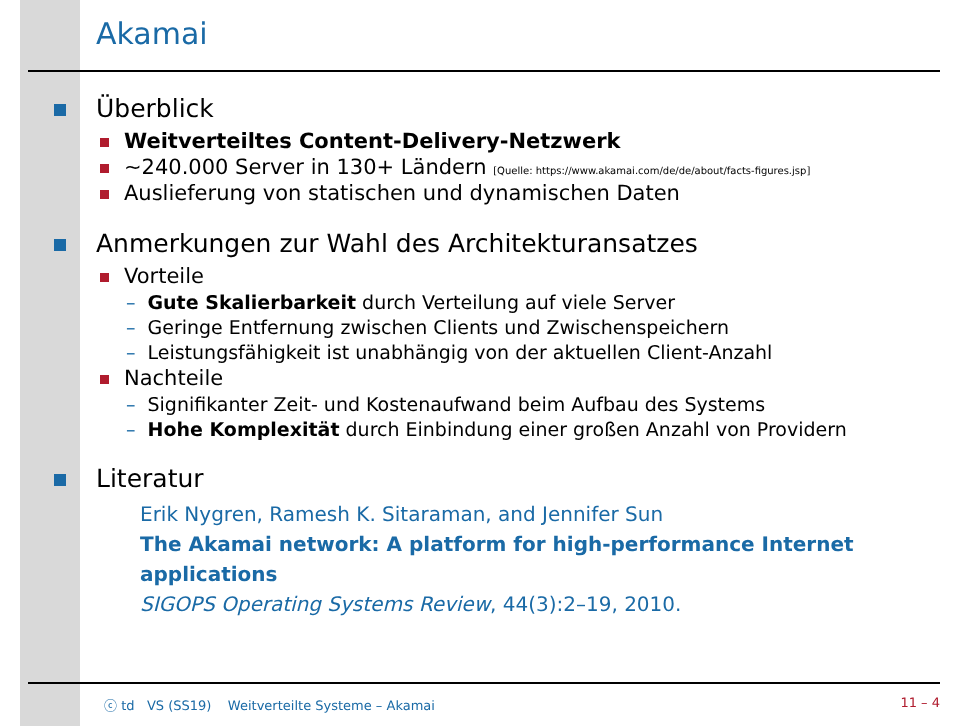Akamai
Überblick
Weitverteiltes Content-Delivery-Netzwerk
∼240.000 Server in 130+ Ländern [Quelle: https://www.akamai.com/de/de/about/facts-figures.jsp]
Auslieferung von statischen und dynamischen Daten
Anmerkungen zur Wahl des Architekturansatzes
Vorteile
– Gute Skalierbarkeit durch Verteilung auf viele Server
– Geringe Entfernung zwischen Clients und Zwischenspeichern
– Leistungsfähigkeit ist unabhängig von der aktuellen Client-Anzahl
Nachteile
– Signifikanter Zeit- und Kostenaufwand beim Aufbau des Systems
– Hohe Komplexität durch Einbindung einer großen Anzahl von Providern
Literatur
Erik Nygren, Ramesh K. Sitaraman, and Jennifer Sun
The Akamai network: A platform for high-performance Internet applications
SIGOPS Operating Systems Review, 44(3):2–19, 2010.
ⓒ td VS (SS19) Weitverteilte Systeme – Akamai 11 – 4